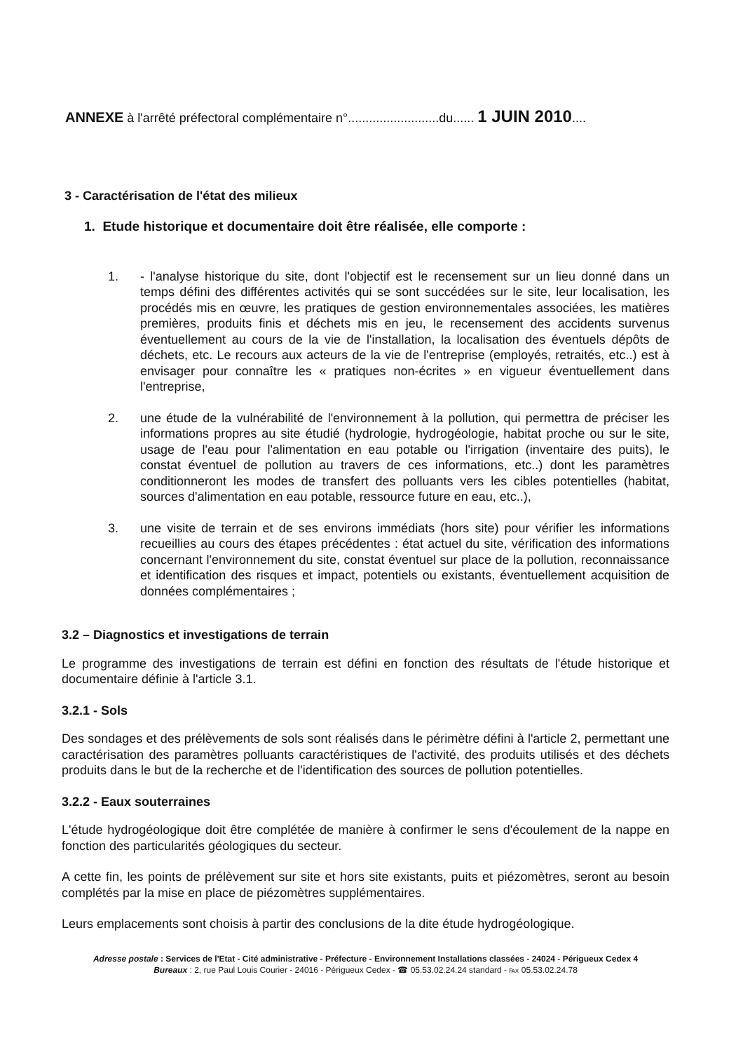ANNEXE à l'arrêté préfectoral complémentaire n°..........................du...... 1 JUIN 2010....
3 - Caractérisation de l'état des milieux
1. Etude historique et documentaire doit être réalisée, elle comporte :
1. - l'analyse historique du site, dont l'objectif est le recensement sur un lieu donné dans un temps défini des différentes activités qui se sont succédées sur le site, leur localisation, les procédés mis en œuvre, les pratiques de gestion environnementales associées, les matières premières, produits finis et déchets mis en jeu, le recensement des accidents survenus éventuellement au cours de la vie de l'installation, la localisation des éventuels dépôts de déchets, etc. Le recours aux acteurs de la vie de l'entreprise (employés, retraités, etc..) est à envisager pour connaître les « pratiques non-écrites » en vigueur éventuellement dans l'entreprise,
2. une étude de la vulnérabilité de l'environnement à la pollution, qui permettra de préciser les informations propres au site étudié (hydrologie, hydrogéologie, habitat proche ou sur le site, usage de l'eau pour l'alimentation en eau potable ou l'irrigation (inventaire des puits), le constat éventuel de pollution au travers de ces informations, etc..) dont les paramètres conditionneront les modes de transfert des polluants vers les cibles potentielles (habitat, sources d'alimentation en eau potable, ressource future en eau, etc..),
3. une visite de terrain et de ses environs immédiats (hors site) pour vérifier les informations recueillies au cours des étapes précédentes : état actuel du site, vérification des informations concernant l'environnement du site, constat éventuel sur place de la pollution, reconnaissance et identification des risques et impact, potentiels ou existants, éventuellement acquisition de données complémentaires ;
3.2 – Diagnostics et investigations de terrain
Le programme des investigations de terrain est défini en fonction des résultats de l'étude historique et documentaire définie à l'article 3.1.
3.2.1 - Sols
Des sondages et des prélèvements de sols sont réalisés dans le périmètre défini à l'article 2, permettant une caractérisation des paramètres polluants caractéristiques de l'activité, des produits utilisés et des déchets produits dans le but de la recherche et de l'identification des sources de pollution potentielles.
3.2.2 - Eaux souterraines
L'étude hydrogéologique doit être complétée de manière à confirmer le sens d'écoulement de la nappe en fonction des particularités géologiques du secteur.
A cette fin, les points de prélèvement sur site et hors site existants, puits et piézomètres, seront au besoin complétés par la mise en place de piézomètres supplémentaires.
Leurs emplacements sont choisis à partir des conclusions de la dite étude hydrogéologique.
Adresse postale : Services de l'Etat - Cité administrative - Préfecture - Environnement Installations classées - 24024 - Périgueux Cedex 4
Bureaux : 2, rue Paul Louis Courier - 24016 - Périgueux Cedex - ☎ 05.53.02.24.24 standard - ℻ 05.53.02.24.78